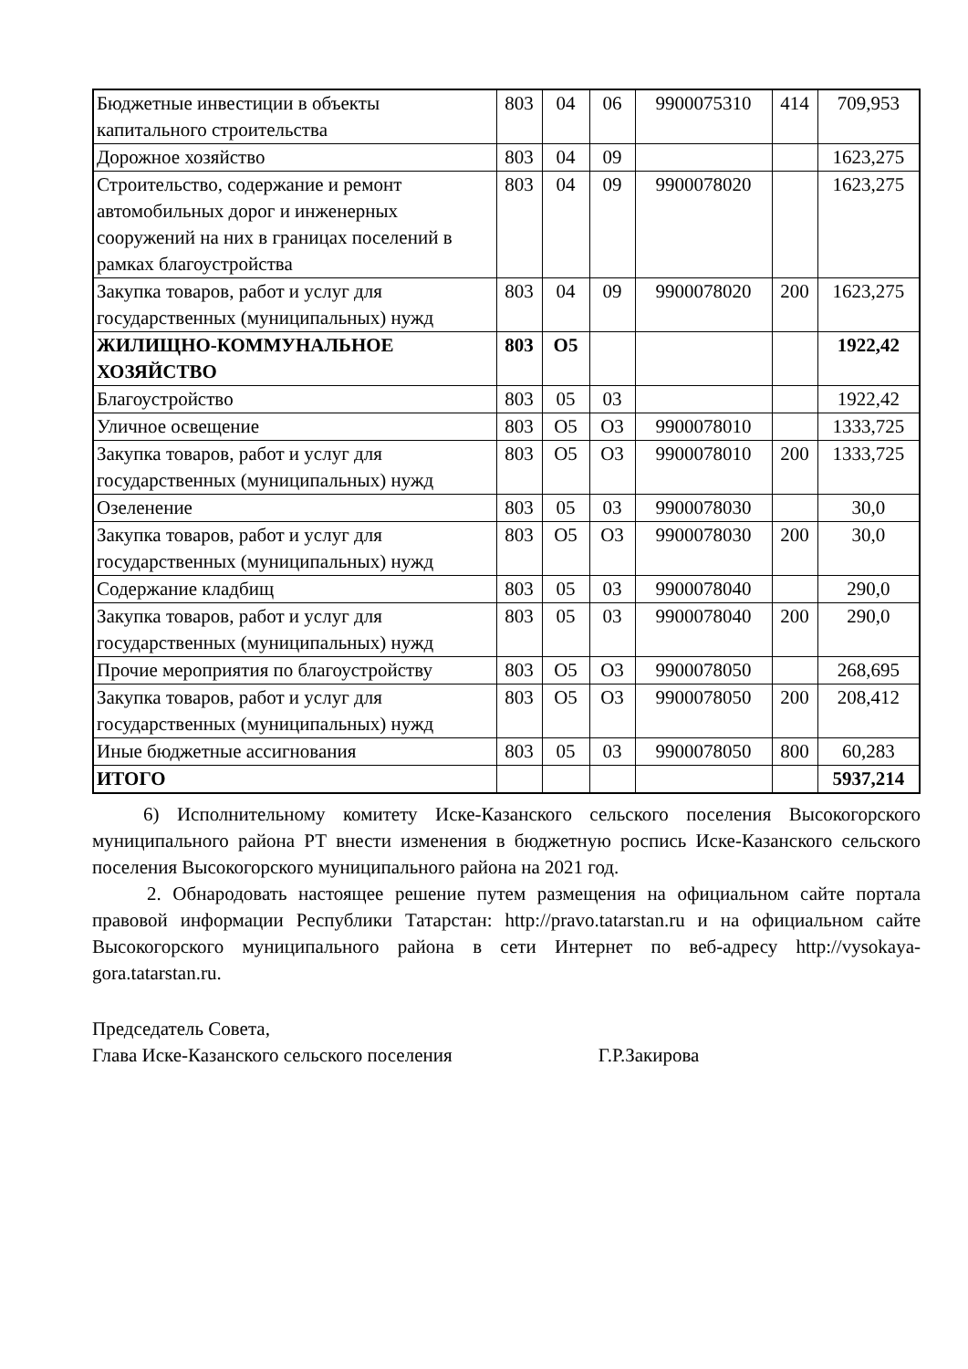| Бюджетные инвестиции в объекты капитального строительства | 803 | 04 | 06 | 9900075310 | 414 | 709,953 |
| Дорожное хозяйство | 803 | 04 | 09 | | | 1623,275 |
| Строительство, содержание и ремонт автомобильных дорог и инженерных сооружений на них в границах поселений в рамках благоустройства | 803 | 04 | 09 | 9900078020 | | 1623,275 |
| Закупка товаров, работ и услуг для государственных (муниципальных) нужд | 803 | 04 | 09 | 9900078020 | 200 | 1623,275 |
| ЖИЛИЩНО-КОММУНАЛЬНОЕ ХОЗЯЙСТВО | 803 | О5 | | | | 1922,42 |
| Благоустройство | 803 | 05 | 03 | | | 1922,42 |
| Уличное освещение | 803 | О5 | О3 | 9900078010 | | 1333,725 |
| Закупка товаров, работ и услуг для государственных (муниципальных) нужд | 803 | О5 | О3 | 9900078010 | 200 | 1333,725 |
| Озеленение | 803 | 05 | 03 | 9900078030 | | 30,0 |
| Закупка товаров, работ и услуг для государственных (муниципальных) нужд | 803 | О5 | О3 | 9900078030 | 200 | 30,0 |
| Содержание кладбищ | 803 | 05 | 03 | 9900078040 | | 290,0 |
| Закупка товаров, работ и услуг для государственных (муниципальных) нужд | 803 | 05 | 03 | 9900078040 | 200 | 290,0 |
| Прочие мероприятия по благоустройству | 803 | О5 | О3 | 9900078050 | | 268,695 |
| Закупка товаров, работ и услуг для государственных (муниципальных) нужд | 803 | О5 | О3 | 9900078050 | 200 | 208,412 |
| Иные бюджетные ассигнования | 803 | 05 | 03 | 9900078050 | 800 | 60,283 |
| ИТОГО | | | | | | 5937,214 |
6) Исполнительному комитету Иске-Казанского сельского поселения Высокогорского муниципального района РТ внести изменения в бюджетную роспись Иске-Казанского сельского поселения Высокогорского муниципального района на 2021 год.
2. Обнародовать настоящее решение путем размещения на официальном сайте портала правовой информации Республики Татарстан: http://pravo.tatarstan.ru и на официальном сайте Высокогорского муниципального района в сети Интернет по веб-адресу http://vysokaya-gora.tatarstan.ru.
Председатель Совета,
Глава Иске-Казанского сельского поселения Г.Р.Закирова